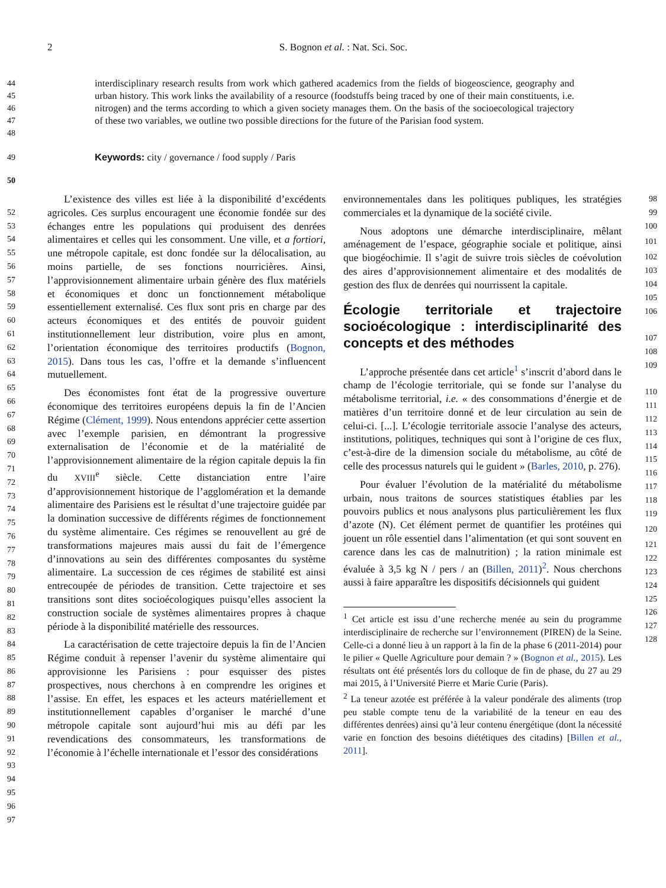2
S. Bognon et al. : Nat. Sci. Soc.
44
45
46
47
48
interdisciplinary research results from work which gathered academics from the fields of biogeoscience, geography and urban history. This work links the availability of a resource (foodstuffs being traced by one of their main constituents, i.e. nitrogen) and the terms according to which a given society manages them. On the basis of the socioecological trajectory of these two variables, we outline two possible directions for the future of the Parisian food system.
49
Keywords: city / governance / food supply / Paris
50
52
53
54
55
56
57
58
59
60
61
62
63
64
65
66
67
68
69
70
71
72
73
74
75
76
77
78
79
80
81
82
83
84
85
86
87
88
89
90
91
92
93
94
95
96
97
L’existence des villes est liée à la disponibilité d’excédents agricoles. Ces surplus encouragent une économie fondée sur des échanges entre les populations qui produisent des denrées alimentaires et celles qui les consomment. Une ville, et a fortiori, une métropole capitale, est donc fondée sur la délocalisation, au moins partielle, de ses fonctions nourricières. Ainsi, l’approvisionnement alimentaire urbain génère des flux matériels et économiques et donc un fonctionnement métabolique essentiellement externalisé. Ces flux sont pris en charge par des acteurs économiques et des entités de pouvoir guident institutionnellement leur distribution, voire plus en amont, l’orientation économique des territoires productifs (Bognon, 2015). Dans tous les cas, l’offre et la demande s’influencent mutuellement.
Des économistes font état de la progressive ouverture économique des territoires européens depuis la fin de l’Ancien Régime (Clément, 1999). Nous entendons apprécier cette assertion avec l’exemple parisien, en démontrant la progressive externalisation de l’économie et de la matérialité de l’approvisionnement alimentaire de la région capitale depuis la fin du XVIII<sup>e</sup> siècle. Cette distanciation entre l’aire d’approvisionnement historique de l’agglomération et la demande alimentaire des Parisiens est le résultat d’une trajectoire guidée par la domination successive de différents régimes de fonctionnement du système alimentaire. Ces régimes se renouvellent au gré de transformations majeures mais aussi du fait de l’émergence d’innovations au sein des différentes composantes du système alimentaire. La succession de ces régimes de stabilité est ainsi entrecoupée de périodes de transition. Cette trajectoire et ses transitions sont dites socioécologiques puisqu’elles associent la construction sociale de systèmes alimentaires propres à chaque période à la disponibilité matérielle des ressources.
La caractérisation de cette trajectoire depuis la fin de l’Ancien Régime conduit à repenser l’avenir du système alimentaire qui approvisionne les Parisiens : pour esquisser des pistes prospectives, nous cherchons à en comprendre les origines et l’assise. En effet, les espaces et les acteurs matériellement et institutionnellement capables d’organiser le marché d’une métropole capitale sont aujourd’hui mis au défi par les revendications des consommateurs, les transformations de l’économie à l’échelle internationale et l’essor des considérations
environnementales dans les politiques publiques, les stratégies commerciales et la dynamique de la société civile.
Nous adoptons une démarche interdisciplinaire, mêlant aménagement de l’espace, géographie sociale et politique, ainsi que biogéochimie. Il s’agit de suivre trois siècles de coévolution des aires d’approvisionnement alimentaire et des modalités de gestion des flux de denrées qui nourrissent la capitale.
Écologie territoriale et trajectoire socioécologique : interdisciplinarité des concepts et des méthodes
L’approche présentée dans cet article<sup>1</sup> s’inscrit d’abord dans le champ de l’écologie territoriale, qui se fonde sur l’analyse du métabolisme territorial, i.e. « des consommations d’énergie et de matières d’un territoire donné et de leur circulation au sein de celui-ci. [...]. L’écologie territoriale associe l’analyse des acteurs, institutions, politiques, techniques qui sont à l’origine de ces flux, c’est-à-dire de la dimension sociale du métabolisme, au côté de celle des processus naturels qui le guident » (Barles, 2010, p. 276).
Pour évaluer l’évolution de la matérialité du métabolisme urbain, nous traitons de sources statistiques établies par les pouvoirs publics et nous analysons plus particulièrement les flux d’azote (N). Cet élément permet de quantifier les protéines qui jouent un rôle essentiel dans l’alimentation (et qui sont souvent en carence dans les cas de malnutrition) ; la ration minimale est évaluée à 3,5 kg N / pers / an (Billen, 2011)<sup>2</sup>. Nous cherchons aussi à faire apparaître les dispositifs décisionnels qui guident
<sup>1</sup> Cet article est issu d’une recherche menée au sein du programme interdisciplinaire de recherche sur l’environnement (PIREN) de la Seine. Celle-ci a donné lieu à un rapport à la fin de la phase 6 (2011-2014) pour le pilier « Quelle Agriculture pour demain ? » (Bognon et al., 2015). Les résultats ont été présentés lors du colloque de fin de phase, du 27 au 29 mai 2015, à l’Université Pierre et Marie Curie (Paris).
<sup>2</sup> La teneur azotée est préférée à la valeur pondérale des aliments (trop peu stable compte tenu de la variabilité de la teneur en eau des différentes denrées) ainsi qu’à leur contenu énergétique (dont la nécessité varie en fonction des besoins diététiques des citadins) [Billen et al., 2011].
98
99
100
101
102
103
104
105
106
107
108
109
110
111
112
113
114
115
116
117
118
119
120
121
122
123
124
125
126
127
128